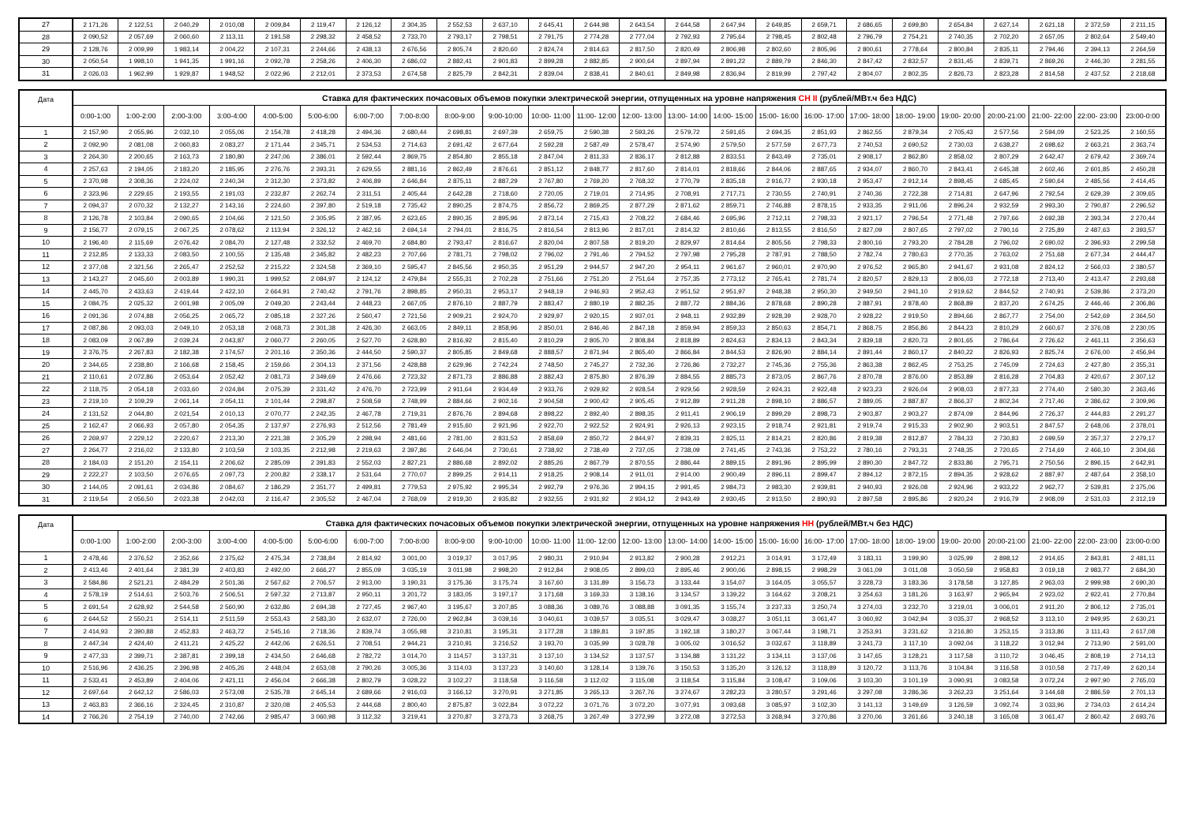| 27 | 2 171,26 | 2 122,51 | 2 040,29 | 2 010,08 | 2 009,84 | 2 119,47 | 2 126,12 | 2 304,35 | 2 552,53 | 2 637,10 | 2 645,41 | 2 644,98 | 2 643,54 | 2 644,58 | 2 647,94 | 2 649,85 | 2 659,71 | 2 686,65 | 2 699,80 | 2 654,84 | 2 627,14 | 2 621,18 | 2 372,59 | 2 211,15 |
| 28 | 2 090,52 | 2 057,69 | 2 060,60 | 2 113,11 | 2 191,58 | 2 298,32 | 2 458,52 | 2 733,70 | 2 793,17 | 2 798,51 | 2 791,75 | 2 774,28 | 2 777,04 | 2 792,93 | 2 795,64 | 2 798,45 | 2 802,48 | 2 796,79 | 2 754,21 | 2 740,35 | 2 702,20 | 2 657,05 | 2 802,64 | 2 549,40 |
| 29 | 2 128,76 | 2 009,99 | 1 983,14 | 2 004,22 | 2 107,31 | 2 244,66 | 2 438,13 | 2 676,56 | 2 805,74 | 2 820,60 | 2 824,74 | 2 814,63 | 2 817,50 | 2 820,49 | 2 806,98 | 2 802,60 | 2 805,96 | 2 800,61 | 2 778,64 | 2 800,84 | 2 835,11 | 2 794,46 | 2 394,13 | 2 264,59 |
| 30 | 2 050,54 | 1 998,10 | 1 941,35 | 1 991,16 | 2 092,78 | 2 258,26 | 2 406,30 | 2 686,02 | 2 882,41 | 2 901,83 | 2 899,28 | 2 882,85 | 2 900,64 | 2 897,94 | 2 891,22 | 2 889,79 | 2 846,30 | 2 847,42 | 2 832,57 | 2 831,45 | 2 839,71 | 2 869,26 | 2 446,30 | 2 281,55 |
| 31 | 2 026,03 | 1 962,99 | 1 929,87 | 1 948,52 | 2 022,96 | 2 212,01 | 2 373,53 | 2 674,58 | 2 825,79 | 2 842,31 | 2 839,04 | 2 838,41 | 2 840,61 | 2 849,98 | 2 836,94 | 2 819,99 | 2 797,42 | 2 804,07 | 2 802,35 | 2 826,73 | 2 823,28 | 2 814,58 | 2 437,52 | 2 218,68 |
| Дата | Ставка для фактических почасовых объемов покупки электрической энергии, отпущенных на уровне напряжения СН II (рублей/МВт.ч без НДС) | | | | | | | | | | | | | | | | | | | | | | | |
| --- | --- | --- | --- | --- | --- | --- | --- | --- | --- | --- | --- | --- | --- | --- | --- | --- | --- | --- | --- | --- | --- | --- | --- | --- |
| | 0:00-1:00 | 1:00-2:00 | 2:00-3:00 | 3:00-4:00 | 4:00-5:00 | 5:00-6:00 | 6:00-7:00 | 7:00-8:00 | 8:00-9:00 | 9:00-10:00 | 10:00- 11:00 | 11:00- 12:00 | 12:00- 13:00 | 13:00- 14:00 | 14:00- 15:00 | 15:00- 16:00 | 16:00- 17:00 | 17:00- 18:00 | 18:00- 19:00 | 19:00- 20:00 | 20:00-21:00 | 21:00- 22:00 | 22:00- 23:00 | 23:00-0:00 |
| 1 | 2 157,90 | 2 055,96 | 2 032,10 | 2 055,06 | 2 154,78 | 2 418,28 | 2 494,36 | 2 680,44 | 2 698,81 | 2 697,39 | 2 659,75 | 2 590,38 | 2 593,26 | 2 579,72 | 2 591,65 | 2 694,35 | 2 851,93 | 2 862,55 | 2 879,34 | 2 705,43 | 2 577,56 | 2 594,09 | 2 523,25 | 2 160,55 |
| 2 | 2 092,90 | 2 081,08 | 2 060,83 | 2 083,27 | 2 171,44 | 2 345,71 | 2 534,53 | 2 714,63 | 2 691,42 | 2 677,64 | 2 592,28 | 2 587,49 | 2 578,47 | 2 574,90 | 2 579,50 | 2 577,59 | 2 677,73 | 2 740,53 | 2 690,52 | 2 730,03 | 2 638,27 | 2 698,62 | 2 663,21 | 2 363,74 |
| 3 | 2 264,30 | 2 200,65 | 2 163,73 | 2 180,80 | 2 247,06 | 2 386,01 | 2 592,44 | 2 869,75 | 2 854,80 | 2 855,18 | 2 847,04 | 2 811,33 | 2 836,17 | 2 812,88 | 2 833,51 | 2 843,49 | 2 735,01 | 2 908,17 | 2 862,80 | 2 858,02 | 2 807,29 | 2 642,47 | 2 679,42 | 2 369,74 |
| 4 | 2 257,63 | 2 194,05 | 2 183,20 | 2 185,95 | 2 276,76 | 2 393,31 | 2 629,55 | 2 881,16 | 2 862,49 | 2 876,61 | 2 851,12 | 2 848,77 | 2 817,60 | 2 814,01 | 2 818,66 | 2 844,06 | 2 887,65 | 2 934,07 | 2 860,70 | 2 843,41 | 2 645,38 | 2 602,46 | 2 601,85 | 2 450,28 |
| 5 | 2 370,98 | 2 308,36 | 2 224,02 | 2 240,34 | 2 312,30 | 2 373,82 | 2 406,89 | 2 646,84 | 2 875,11 | 2 887,29 | 2 767,80 | 2 769,20 | 2 768,32 | 2 770,79 | 2 835,18 | 2 916,77 | 2 930,18 | 2 953,47 | 2 912,14 | 2 898,45 | 2 685,45 | 2 590,64 | 2 485,56 | 2 414,45 |
| 6 | 2 323,96 | 2 229,65 | 2 193,55 | 2 191,03 | 2 232,87 | 2 262,74 | 2 311,51 | 2 405,44 | 2 642,28 | 2 718,60 | 2 720,05 | 2 719,01 | 2 714,95 | 2 708,91 | 2 717,71 | 2 730,55 | 2 740,91 | 2 740,36 | 2 722,38 | 2 714,81 | 2 647,96 | 2 792,54 | 2 629,39 | 2 309,65 |
| 7 | 2 094,37 | 2 070,32 | 2 132,27 | 2 143,16 | 2 224,60 | 2 397,80 | 2 519,18 | 2 735,42 | 2 890,25 | 2 874,75 | 2 856,72 | 2 869,25 | 2 877,29 | 2 871,62 | 2 859,71 | 2 746,88 | 2 878,15 | 2 933,35 | 2 911,06 | 2 896,24 | 2 932,59 | 2 993,30 | 2 790,87 | 2 296,52 |
| 8 | 2 126,78 | 2 103,84 | 2 090,65 | 2 104,66 | 2 121,50 | 2 305,95 | 2 387,95 | 2 623,65 | 2 890,35 | 2 895,96 | 2 873,14 | 2 715,43 | 2 708,22 | 2 684,46 | 2 695,96 | 2 712,11 | 2 798,33 | 2 921,17 | 2 796,54 | 2 771,48 | 2 797,66 | 2 692,38 | 2 393,34 | 2 270,44 |
| 9 | 2 156,77 | 2 079,15 | 2 067,25 | 2 078,62 | 2 113,94 | 2 326,12 | 2 462,16 | 2 694,14 | 2 794,01 | 2 816,75 | 2 816,54 | 2 813,96 | 2 817,01 | 2 814,32 | 2 810,66 | 2 813,55 | 2 816,50 | 2 827,09 | 2 807,65 | 2 797,02 | 2 790,16 | 2 725,89 | 2 487,63 | 2 393,57 |
| 10 | 2 196,40 | 2 115,69 | 2 076,42 | 2 084,70 | 2 127,48 | 2 332,52 | 2 469,70 | 2 684,80 | 2 793,47 | 2 816,67 | 2 820,04 | 2 807,58 | 2 819,20 | 2 829,97 | 2 814,64 | 2 805,56 | 2 798,33 | 2 800,16 | 2 793,20 | 2 784,28 | 2 796,02 | 2 690,02 | 2 396,93 | 2 299,58 |
| 11 | 2 212,85 | 2 133,33 | 2 083,50 | 2 100,55 | 2 135,48 | 2 345,82 | 2 482,23 | 2 707,66 | 2 781,71 | 2 798,02 | 2 796,02 | 2 791,46 | 2 794,52 | 2 797,98 | 2 795,28 | 2 787,91 | 2 788,50 | 2 782,74 | 2 780,63 | 2 770,35 | 2 763,02 | 2 751,68 | 2 677,34 | 2 444,47 |
| 12 | 2 377,08 | 2 321,56 | 2 265,47 | 2 252,52 | 2 215,22 | 2 324,58 | 2 369,10 | 2 595,47 | 2 845,56 | 2 950,35 | 2 951,29 | 2 944,57 | 2 947,20 | 2 954,11 | 2 961,67 | 2 960,01 | 2 970,90 | 2 976,52 | 2 965,80 | 2 941,67 | 2 931,08 | 2 824,12 | 2 566,03 | 2 380,57 |
| 13 | 2 143,27 | 2 045,60 | 2 003,89 | 1 990,31 | 1 999,52 | 2 084,97 | 2 124,12 | 2 479,84 | 2 555,31 | 2 702,28 | 2 751,66 | 2 751,20 | 2 751,64 | 2 757,35 | 2 773,12 | 2 765,41 | 2 781,74 | 2 820,57 | 2 829,13 | 2 806,03 | 2 772,18 | 2 713,40 | 2 413,47 | 2 293,68 |
| 14 | 2 445,70 | 2 433,63 | 2 419,44 | 2 422,10 | 2 664,91 | 2 740,42 | 2 791,76 | 2 898,85 | 2 950,31 | 2 953,17 | 2 948,19 | 2 946,93 | 2 952,43 | 2 951,52 | 2 951,97 | 2 948,38 | 2 950,30 | 2 949,50 | 2 941,10 | 2 919,62 | 2 844,52 | 2 740,91 | 2 539,86 | 2 373,20 |
| 15 | 2 084,75 | 2 025,32 | 2 001,98 | 2 005,09 | 2 049,30 | 2 243,44 | 2 448,23 | 2 667,05 | 2 876,10 | 2 887,79 | 2 883,47 | 2 880,19 | 2 882,35 | 2 887,72 | 2 884,36 | 2 878,68 | 2 890,28 | 2 887,91 | 2 878,40 | 2 868,89 | 2 837,20 | 2 674,25 | 2 446,46 | 2 306,86 |
| 16 | 2 091,36 | 2 074,88 | 2 056,25 | 2 065,72 | 2 085,18 | 2 327,26 | 2 560,47 | 2 721,56 | 2 909,21 | 2 924,70 | 2 929,97 | 2 920,15 | 2 937,01 | 2 948,11 | 2 932,89 | 2 928,39 | 2 928,70 | 2 928,22 | 2 919,50 | 2 894,66 | 2 867,77 | 2 754,00 | 2 542,69 | 2 364,50 |
| 17 | 2 087,86 | 2 093,03 | 2 049,10 | 2 053,18 | 2 068,73 | 2 301,38 | 2 426,30 | 2 663,05 | 2 849,11 | 2 858,96 | 2 850,01 | 2 846,46 | 2 847,18 | 2 859,94 | 2 859,33 | 2 850,63 | 2 854,71 | 2 868,75 | 2 856,86 | 2 844,23 | 2 810,29 | 2 660,67 | 2 376,08 | 2 230,05 |
| 18 | 2 083,09 | 2 067,89 | 2 039,24 | 2 043,87 | 2 060,77 | 2 260,05 | 2 527,70 | 2 628,80 | 2 816,92 | 2 815,40 | 2 810,29 | 2 805,70 | 2 808,84 | 2 818,89 | 2 824,63 | 2 834,13 | 2 843,34 | 2 839,18 | 2 820,73 | 2 801,65 | 2 786,64 | 2 726,62 | 2 461,11 | 2 356,63 |
| 19 | 2 376,75 | 2 267,83 | 2 182,38 | 2 174,57 | 2 201,16 | 2 350,36 | 2 444,50 | 2 590,37 | 2 805,85 | 2 849,68 | 2 888,57 | 2 871,94 | 2 865,40 | 2 866,84 | 2 844,53 | 2 826,90 | 2 884,14 | 2 891,44 | 2 860,17 | 2 840,22 | 2 826,93 | 2 825,74 | 2 676,00 | 2 456,94 |
| 20 | 2 344,65 | 2 238,80 | 2 166,68 | 2 158,45 | 2 159,66 | 2 304,13 | 2 371,56 | 2 428,88 | 2 629,96 | 2 742,24 | 2 748,50 | 2 745,27 | 2 732,36 | 2 726,86 | 2 732,27 | 2 745,36 | 2 755,36 | 2 863,38 | 2 862,45 | 2 753,25 | 2 745,09 | 2 724,63 | 2 427,80 | 2 355,31 |
| 21 | 2 110,61 | 2 072,86 | 2 053,64 | 2 052,42 | 2 081,73 | 2 349,69 | 2 476,66 | 2 723,32 | 2 871,73 | 2 886,88 | 2 882,43 | 2 875,80 | 2 876,39 | 2 884,55 | 2 885,73 | 2 873,05 | 2 867,76 | 2 870,78 | 2 876,00 | 2 853,89 | 2 816,28 | 2 704,83 | 2 420,67 | 2 307,12 |
| 22 | 2 118,75 | 2 054,18 | 2 033,60 | 2 024,84 | 2 075,39 | 2 331,42 | 2 476,70 | 2 723,99 | 2 911,64 | 2 934,49 | 2 933,76 | 2 929,92 | 2 928,54 | 2 929,56 | 2 928,59 | 2 924,31 | 2 922,48 | 2 923,23 | 2 926,04 | 2 908,03 | 2 877,33 | 2 774,40 | 2 580,30 | 2 363,46 |
| 23 | 2 219,10 | 2 109,29 | 2 061,14 | 2 054,11 | 2 101,44 | 2 298,87 | 2 508,59 | 2 748,99 | 2 884,66 | 2 902,16 | 2 904,58 | 2 900,42 | 2 905,45 | 2 912,89 | 2 911,28 | 2 898,10 | 2 886,57 | 2 889,05 | 2 887,87 | 2 866,37 | 2 802,34 | 2 717,46 | 2 386,62 | 2 309,96 |
| 24 | 2 131,52 | 2 044,80 | 2 021,54 | 2 010,13 | 2 070,77 | 2 242,35 | 2 467,78 | 2 719,31 | 2 876,76 | 2 894,68 | 2 898,22 | 2 892,40 | 2 898,35 | 2 911,41 | 2 906,19 | 2 899,29 | 2 898,73 | 2 903,87 | 2 903,27 | 2 874,09 | 2 844,96 | 2 726,37 | 2 444,83 | 2 291,27 |
| 25 | 2 162,47 | 2 066,93 | 2 057,80 | 2 054,35 | 2 137,97 | 2 276,93 | 2 512,56 | 2 781,49 | 2 915,60 | 2 921,96 | 2 922,70 | 2 922,52 | 2 924,91 | 2 926,13 | 2 923,15 | 2 918,74 | 2 921,81 | 2 919,74 | 2 915,33 | 2 902,90 | 2 903,51 | 2 847,57 | 2 648,06 | 2 378,01 |
| 26 | 2 269,97 | 2 229,12 | 2 220,67 | 2 213,30 | 2 221,38 | 2 305,29 | 2 298,94 | 2 481,66 | 2 781,00 | 2 831,53 | 2 858,69 | 2 850,72 | 2 844,97 | 2 839,31 | 2 825,11 | 2 814,21 | 2 820,86 | 2 819,38 | 2 812,87 | 2 784,33 | 2 730,83 | 2 699,59 | 2 357,37 | 2 279,17 |
| 27 | 2 264,77 | 2 216,02 | 2 133,80 | 2 103,59 | 2 103,35 | 2 212,98 | 2 219,63 | 2 397,86 | 2 646,04 | 2 730,61 | 2 738,92 | 2 738,49 | 2 737,05 | 2 738,09 | 2 741,45 | 2 743,36 | 2 753,22 | 2 780,16 | 2 793,31 | 2 748,35 | 2 720,65 | 2 714,69 | 2 466,10 | 2 304,66 |
| 28 | 2 184,03 | 2 151,20 | 2 154,11 | 2 206,62 | 2 285,09 | 2 391,83 | 2 552,03 | 2 827,21 | 2 886,68 | 2 892,02 | 2 885,26 | 2 867,79 | 2 870,55 | 2 886,44 | 2 889,15 | 2 891,96 | 2 895,99 | 2 890,30 | 2 847,72 | 2 833,86 | 2 795,71 | 2 750,56 | 2 896,15 | 2 642,91 |
| 29 | 2 222,27 | 2 103,50 | 2 076,65 | 2 097,73 | 2 200,82 | 2 338,17 | 2 531,64 | 2 770,07 | 2 899,25 | 2 914,11 | 2 918,25 | 2 908,14 | 2 911,01 | 2 914,00 | 2 900,49 | 2 896,11 | 2 899,47 | 2 894,12 | 2 872,15 | 2 894,35 | 2 928,62 | 2 887,97 | 2 487,64 | 2 358,10 |
| 30 | 2 144,05 | 2 091,61 | 2 034,86 | 2 084,67 | 2 186,29 | 2 351,77 | 2 499,81 | 2 779,53 | 2 975,92 | 2 995,34 | 2 992,79 | 2 976,36 | 2 994,15 | 2 991,45 | 2 984,73 | 2 983,30 | 2 939,81 | 2 940,93 | 2 926,08 | 2 924,96 | 2 933,22 | 2 962,77 | 2 539,81 | 2 375,06 |
| 31 | 2 119,54 | 2 056,50 | 2 023,38 | 2 042,03 | 2 116,47 | 2 305,52 | 2 467,04 | 2 768,09 | 2 919,30 | 2 935,82 | 2 932,55 | 2 931,92 | 2 934,12 | 2 943,49 | 2 930,45 | 2 913,50 | 2 890,93 | 2 897,58 | 2 895,86 | 2 920,24 | 2 916,79 | 2 908,09 | 2 531,03 | 2 312,19 |
| Дата | Ставка для фактических почасовых объемов покупки электрической энергии, отпущенных на уровне напряжения НН (рублей/МВт.ч без НДС) | | | | | | | | | | | | | | | | | | | | | | | |
| --- | --- | --- | --- | --- | --- | --- | --- | --- | --- | --- | --- | --- | --- | --- | --- | --- | --- | --- | --- | --- | --- | --- | --- | --- |
| | 0:00-1:00 | 1:00-2:00 | 2:00-3:00 | 3:00-4:00 | 4:00-5:00 | 5:00-6:00 | 6:00-7:00 | 7:00-8:00 | 8:00-9:00 | 9:00-10:00 | 10:00- 11:00 | 11:00- 12:00 | 12:00- 13:00 | 13:00- 14:00 | 14:00- 15:00 | 15:00- 16:00 | 16:00- 17:00 | 17:00- 18:00 | 18:00- 19:00 | 19:00- 20:00 | 20:00-21:00 | 21:00- 22:00 | 22:00- 23:00 | 23:00-0:00 |
| 1 | 2 478,46 | 2 376,52 | 2 352,66 | 2 375,62 | 2 475,34 | 2 738,84 | 2 814,92 | 3 001,00 | 3 019,37 | 3 017,95 | 2 980,31 | 2 910,94 | 2 913,82 | 2 900,28 | 2 912,21 | 3 014,91 | 3 172,49 | 3 183,11 | 3 199,90 | 3 025,99 | 2 898,12 | 2 914,65 | 2 843,81 | 2 481,11 |
| 2 | 2 413,46 | 2 401,64 | 2 381,39 | 2 403,83 | 2 492,00 | 2 666,27 | 2 855,09 | 3 035,19 | 3 011,98 | 2 998,20 | 2 912,84 | 2 908,05 | 2 899,03 | 2 895,46 | 2 900,06 | 2 898,15 | 2 998,29 | 3 061,09 | 3 011,08 | 3 050,59 | 2 958,83 | 3 019,18 | 2 983,77 | 2 684,30 |
| 3 | 2 584,86 | 2 521,21 | 2 484,29 | 2 501,36 | 2 567,62 | 2 706,57 | 2 913,00 | 3 190,31 | 3 175,36 | 3 175,74 | 3 167,60 | 3 131,89 | 3 156,73 | 3 133,44 | 3 154,07 | 3 164,05 | 3 055,57 | 3 228,73 | 3 183,36 | 3 178,58 | 3 127,85 | 2 963,03 | 2 999,98 | 2 690,30 |
| 4 | 2 578,19 | 2 514,61 | 2 503,76 | 2 506,51 | 2 597,32 | 2 713,87 | 2 950,11 | 3 201,72 | 3 183,05 | 3 197,17 | 3 171,68 | 3 169,33 | 3 138,16 | 3 134,57 | 3 139,22 | 3 164,62 | 3 208,21 | 3 254,63 | 3 181,26 | 3 163,97 | 2 965,94 | 2 923,02 | 2 922,41 | 2 770,84 |
| 5 | 2 691,54 | 2 628,92 | 2 544,58 | 2 560,90 | 2 632,86 | 2 694,38 | 2 727,45 | 2 967,40 | 3 195,67 | 3 207,85 | 3 088,36 | 3 089,76 | 3 088,88 | 3 091,35 | 3 155,74 | 3 237,33 | 3 250,74 | 3 274,03 | 3 232,70 | 3 219,01 | 3 006,01 | 2 911,20 | 2 806,12 | 2 735,01 |
| 6 | 2 644,52 | 2 550,21 | 2 514,11 | 2 511,59 | 2 553,43 | 2 583,30 | 2 632,07 | 2 726,00 | 2 962,84 | 3 039,16 | 3 040,61 | 3 039,57 | 3 035,51 | 3 029,47 | 3 038,27 | 3 051,11 | 3 061,47 | 3 060,92 | 3 042,94 | 3 035,37 | 2 968,52 | 3 113,10 | 2 949,95 | 2 630,21 |
| 7 | 2 414,93 | 2 390,88 | 2 452,83 | 2 463,72 | 2 545,16 | 2 718,36 | 2 839,74 | 3 055,98 | 3 210,81 | 3 195,31 | 3 177,28 | 3 189,81 | 3 197,85 | 3 192,18 | 3 180,27 | 3 067,44 | 3 198,71 | 3 253,91 | 3 231,62 | 3 216,80 | 3 253,15 | 3 313,86 | 3 111,43 | 2 617,08 |
| 8 | 2 447,34 | 2 424,40 | 2 411,21 | 2 425,22 | 2 442,06 | 2 626,51 | 2 708,51 | 2 944,21 | 3 210,91 | 3 216,52 | 3 193,70 | 3 035,99 | 3 028,78 | 3 005,02 | 3 016,52 | 3 032,67 | 3 118,89 | 3 241,73 | 3 117,10 | 3 092,04 | 3 118,22 | 3 012,94 | 2 713,90 | 2 591,00 |
| 9 | 2 477,33 | 2 399,71 | 2 387,81 | 2 399,18 | 2 434,50 | 2 646,68 | 2 782,72 | 3 014,70 | 3 114,57 | 3 137,31 | 3 137,10 | 3 134,52 | 3 137,57 | 3 134,88 | 3 131,22 | 3 134,11 | 3 137,06 | 3 147,65 | 3 128,21 | 3 117,58 | 3 110,72 | 3 046,45 | 2 808,19 | 2 714,13 |
| 10 | 2 516,96 | 2 436,25 | 2 396,98 | 2 405,26 | 2 448,04 | 2 653,08 | 2 790,26 | 3 005,36 | 3 114,03 | 3 137,23 | 3 140,60 | 3 128,14 | 3 139,76 | 3 150,53 | 3 135,20 | 3 126,12 | 3 118,89 | 3 120,72 | 3 113,76 | 3 104,84 | 3 116,58 | 3 010,58 | 2 717,49 | 2 620,14 |
| 11 | 2 533,41 | 2 453,89 | 2 404,06 | 2 421,11 | 2 456,04 | 2 666,38 | 2 802,79 | 3 028,22 | 3 102,27 | 3 118,58 | 3 116,58 | 3 112,02 | 3 115,08 | 3 118,54 | 3 115,84 | 3 108,47 | 3 109,06 | 3 103,30 | 3 101,19 | 3 090,91 | 3 083,58 | 3 072,24 | 2 997,90 | 2 765,03 |
| 12 | 2 697,64 | 2 642,12 | 2 586,03 | 2 573,08 | 2 535,78 | 2 645,14 | 2 689,66 | 2 916,03 | 3 166,12 | 3 270,91 | 3 271,85 | 3 265,13 | 3 267,76 | 3 274,67 | 3 282,23 | 3 280,57 | 3 291,46 | 3 297,08 | 3 286,36 | 3 262,23 | 3 251,64 | 3 144,68 | 2 886,59 | 2 701,13 |
| 13 | 2 463,83 | 2 366,16 | 2 324,45 | 2 310,87 | 2 320,08 | 2 405,53 | 2 444,68 | 2 800,40 | 2 875,87 | 3 022,84 | 3 072,22 | 3 071,76 | 3 072,20 | 3 077,91 | 3 093,68 | 3 085,97 | 3 102,30 | 3 141,13 | 3 149,69 | 3 126,59 | 3 092,74 | 3 033,96 | 2 734,03 | 2 614,24 |
| 14 | 2 766,26 | 2 754,19 | 2 740,00 | 2 742,66 | 2 985,47 | 3 060,98 | 3 112,32 | 3 219,41 | 3 270,87 | 3 273,73 | 3 268,75 | 3 267,49 | 3 272,99 | 3 272,08 | 3 272,53 | 3 268,94 | 3 270,86 | 3 270,06 | 3 261,66 | 3 240,18 | 3 165,08 | 3 061,47 | 2 860,42 | 2 693,76 |